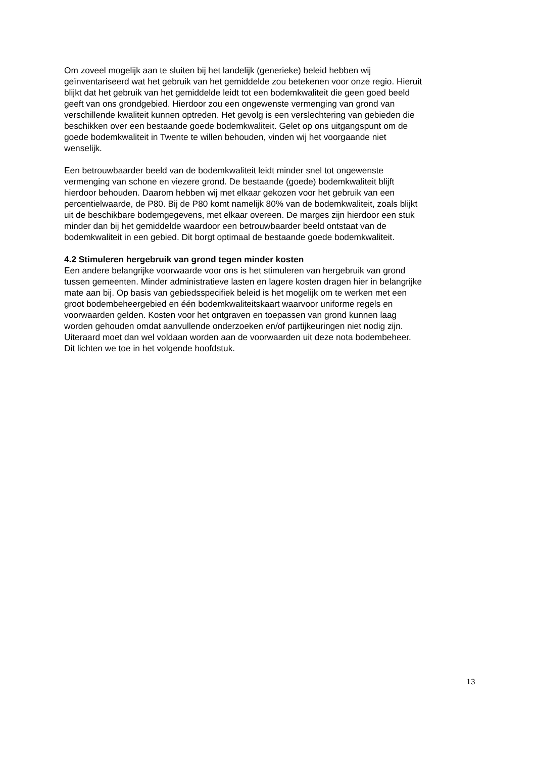Om zoveel mogelijk aan te sluiten bij het landelijk (generieke) beleid hebben wij geïnventariseerd wat het gebruik van het gemiddelde zou betekenen voor onze regio. Hieruit blijkt dat het gebruik van het gemiddelde leidt tot een bodemkwaliteit die geen goed beeld geeft van ons grondgebied. Hierdoor zou een ongewenste vermenging van grond van verschillende kwaliteit kunnen optreden. Het gevolg is een verslechtering van gebieden die beschikken over een bestaande goede bodemkwaliteit. Gelet op ons uitgangspunt om de goede bodemkwaliteit in Twente te willen behouden, vinden wij het voorgaande niet wenselijk.
Een betrouwbaarder beeld van de bodemkwaliteit leidt minder snel tot ongewenste vermenging van schone en viezere grond. De bestaande (goede) bodemkwaliteit blijft hierdoor behouden. Daarom hebben wij met elkaar gekozen voor het gebruik van een percentielwaarde, de P80. Bij de P80 komt namelijk 80% van de bodemkwaliteit, zoals blijkt uit de beschikbare bodemgegevens, met elkaar overeen. De marges zijn hierdoor een stuk minder dan bij het gemiddelde waardoor een betrouwbaarder beeld ontstaat van de bodemkwaliteit in een gebied. Dit borgt optimaal de bestaande goede bodemkwaliteit.
4.2 Stimuleren hergebruik van grond tegen minder kosten
Een andere belangrijke voorwaarde voor ons is het stimuleren van hergebruik van grond tussen gemeenten. Minder administratieve lasten en lagere kosten dragen hier in belangrijke mate aan bij. Op basis van gebiedsspecifiek beleid is het mogelijk om te werken met een groot bodembeheergebied en één bodemkwaliteitskaart waarvoor uniforme regels en voorwaarden gelden. Kosten voor het ontgraven en toepassen van grond kunnen laag worden gehouden omdat aanvullende onderzoeken en/of partijkeuringen niet nodig zijn. Uiteraard moet dan wel voldaan worden aan de voorwaarden uit deze nota bodembeheer. Dit lichten we toe in het volgende hoofdstuk.
13